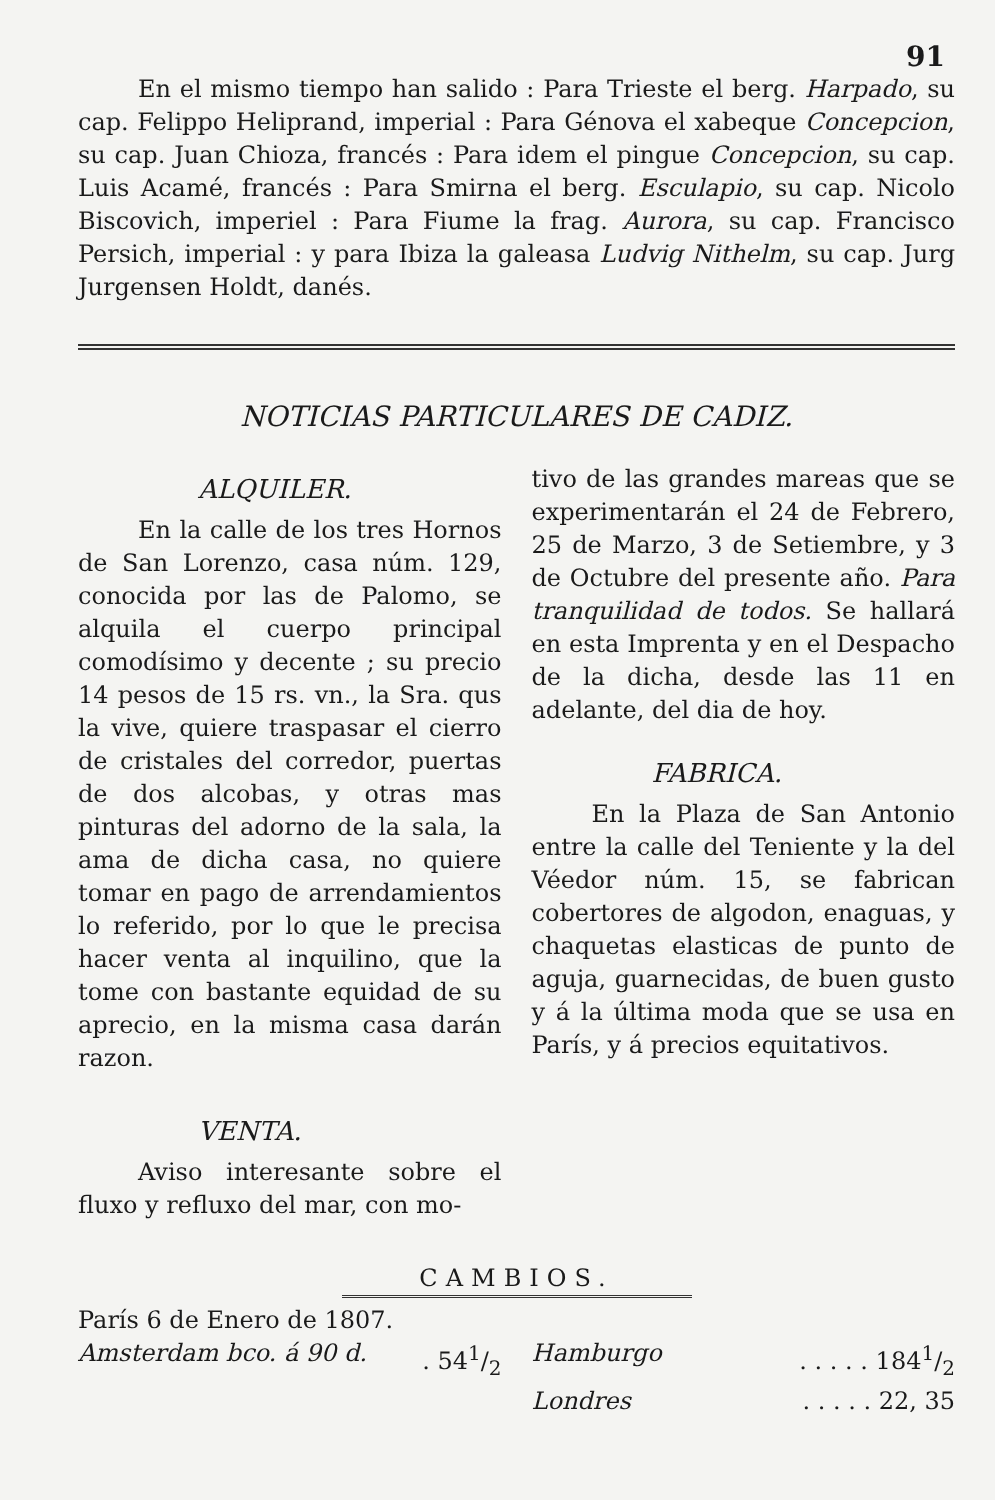91
En el mismo tiempo han salido : Para Trieste el berg. Harpado, su cap. Felippo Heliprand, imperial : Para Génova el xabeque Concepcion, su cap. Juan Chioza, francés : Para idem el pingue Concepcion, su cap. Luis Acamé, francés : Para Smirna el berg. Esculapio, su cap. Nicolo Biscovich, imperiel : Para Fiume la frag. Aurora, su cap. Francisco Persich, imperial : y para Ibiza la galeasa Ludvig Nithelm, su cap. Jurg Jurgensen Holdt, danés.
NOTICIAS PARTICULARES DE CADIZ.
ALQUILER.
En la calle de los tres Hornos de San Lorenzo, casa núm. 129, conocida por las de Palomo, se alquila el cuerpo principal comodísimo y decente ; su precio 14 pesos de 15 rs. vn., la Sra. qus la vive, quiere traspasar el cierro de cristales del corredor, puertas de dos alcobas, y otras mas pinturas del adorno de la sala, la ama de dicha casa, no quiere tomar en pago de arrendamientos lo referido, por lo que le precisa hacer venta al inquilino, que la tome con bastante equidad de su aprecio, en la misma casa darán razon.
VENTA.
Aviso interesante sobre el fluxo y refluxo del mar, con mo-
tivo de las grandes mareas que se experimentarán el 24 de Febrero, 25 de Marzo, 3 de Setiembre, y 3 de Octubre del presente año. Para tranquilidad de todos. Se hallará en esta Imprenta y en el Despacho de la dicha, desde las 11 en adelante, del dia de hoy.
FABRICA.
En la Plaza de San Antonio entre la calle del Teniente y la del Véedor núm. 15, se fabrican cobertores de algodon, enaguas, y chaquetas elasticas de punto de aguja, guarnecidas, de buen gusto y á la última moda que se usa en París, y á precios equitativos.
CAMBIOS.
París 6 de Enero de 1807.
Amsterdam bco. á 90 d. . 541/2
Hamburgo . . . . . 1841/2
Londres . . . . . 22, 35